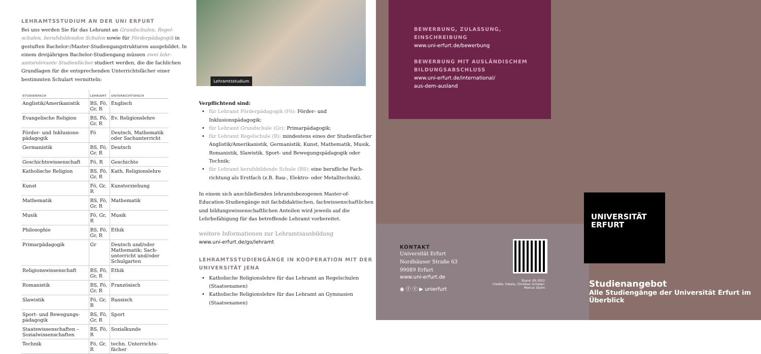LEHRAMTSSTUDIUM AN DER UNI ERFURT
Bei uns werden Sie für das Lehramt an Grundschulen, Regel­schulen, berufsbildenden Schulen sowie für Förderpädagogik in gestuften Bachelor-/Master-Studiengangstrukturen ausgebildet. In einem dreijährigen Bachelor-Studiengang müssen zwei lehr­amtsrelevante Studienfächer studiert werden, die die fachlichen Grundlagen für die entsprechenden Unterrichtsfächer einer bestimmten Schulart vermitteln:
| STUDIENFACH | LEHRAMT | UNTERRICHTSFACH |
| --- | --- | --- |
| Anglistik/Amerikanistik | BS, Fö, Gr, R | Englisch |
| Evangelische Religion | BS, Fö, Gr, R | Ev. Religionslehre |
| Förder- und Inklusions­pädagogik | Fö | Deutsch, Mathematik oder Sachunterricht |
| Germanistik | BS, Fö, Gr, R | Deutsch |
| Geschichtswissenschaft | Fö, R | Geschichte |
| Katholische Religion | BS, Fö, Gr, R | Kath. Religionslehre |
| Kunst | Fö, Gr, R | Kunsterziehung |
| Mathematik | BS, Fö, Gr, R | Mathematik |
| Musik | Fö, Gr, R | Musik |
| Philosophie | BS, Fö, Gr, R | Ethik |
| Primarpädagogik | Gr | Deutsch und/oder Mathematik; Sach­unterricht und/oder Schulgarten |
| Religionswissenschaft | BS, Fö, Gr, R | Ethik |
| Romanistik | BS, Fö, Gr, R | Französisch |
| Slawistik | Fö, Gr, R | Russisch |
| Sport- und Bewegungs­pädagogik | BS, Fö, Gr, R | Sport |
| Staatswissenschaften – Sozialwissenschaften | BS, Fö, R | Sozialkunde |
| Technik | Fö, Gr, R | techn. Unterrichts­fächer |
Lehramtsstudium
Verpflichtend sind:
für Lehramt Förderpädagogik (Fö): Förder- und Inklusionspädagogik;
für Lehramt Grundschule (Gr): Primarpädagogik;
für Lehramt Regelschule (R): mindestens eines der Studien­fächer Anglistik/Amerikanistik, Germanistik, Kunst, Mathe­matik, Musik, Romanistik, Slawistik, Sport- und Bewegungs­pädagogik oder Technik;
für Lehramt berufsbildende Schule (BS): eine berufliche Fach­richtung als Erstfach (z.B. Bau-, Elektro- oder Metalltechnik).
In einem sich anschließenden lehramtsbezogenen Master-of-Education-Studiengänge mit fachdidaktischen, fachwissenschaft­lichen und bildungswissenschaftlichen Anteilen wird jeweils auf die Lehrbefähigung für das betreffende Lehramt vorbereitet.
weitere Informationen zur Lehramtsausbildung
www.uni-erfurt.de/go/lehramt
LEHRAMTSSTUDIENGÄNGE IN KOOPERATION MIT DER UNIVERSITÄT JENA
Katholische Religionslehre für das Lehramt an Regelschulen (Staatsexamen)
Katholische Religionslehre für das Lehramt an Gymnasien (Staatsexamen)
BEWERBUNG, ZULASSUNG, EINSCHREIBUNG
www.uni-erfurt.de/bewerbung
BEWERBUNG MIT AUSLÄNDISCHEM BILDUNGSABSCHLUSS
www.uni-erfurt.de/international/
aus-dem-ausland
KONTAKT
Universität Erfurt
Nordhäuser Straße 63
99089 Erfurt
www.uni-erfurt.de
◉ ⓕ ⓣ ▶ unierfurt
Stand: 05.2022
Credits: Fotolia, Christian Schwier; Marcus Glahn
UNIVERSITÄT
ERFURT
Studienangebot
Alle Studiengänge der Universität Erfurt im Überblick